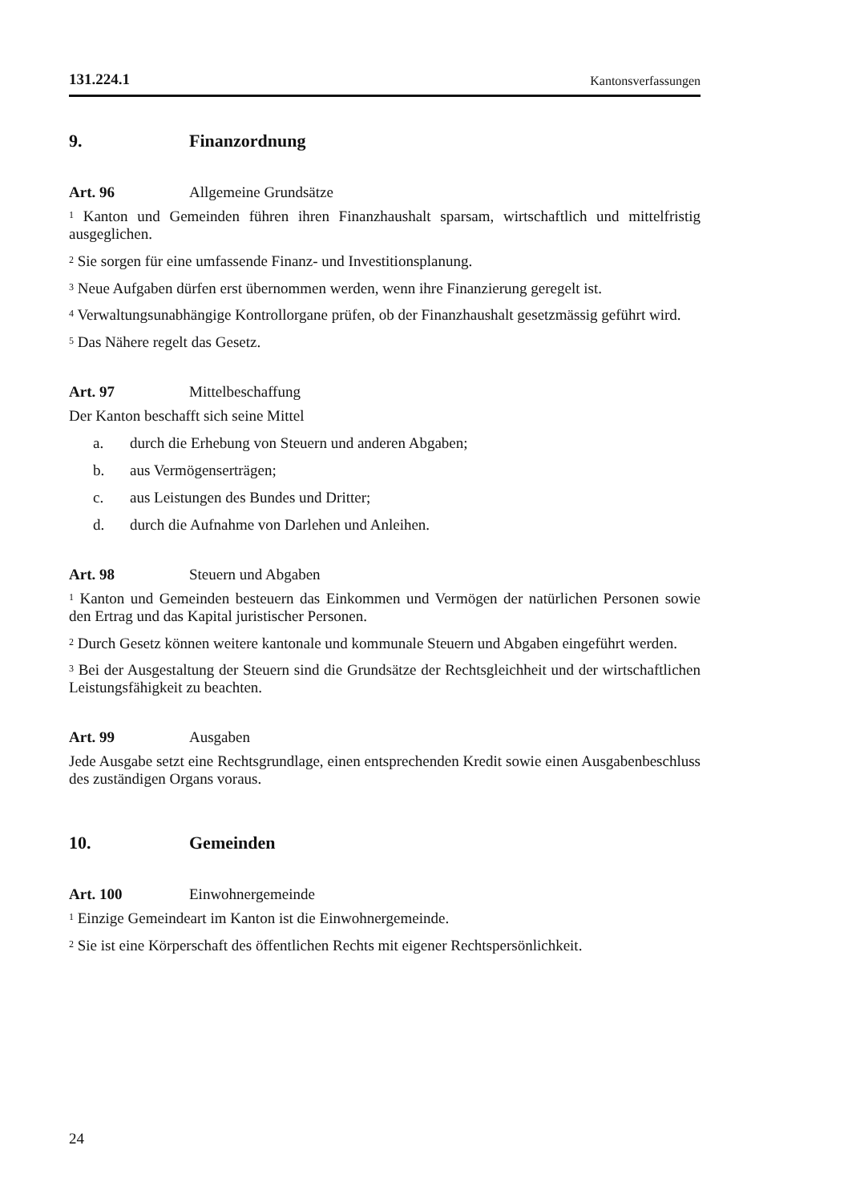131.224.1 Kantonsverfassungen
9. Finanzordnung
Art. 96 Allgemeine Grundsätze
<sup>1</sup> Kanton und Gemeinden führen ihren Finanzhaushalt sparsam, wirtschaftlich und mittelfristig ausgeglichen.
<sup>2</sup> Sie sorgen für eine umfassende Finanz- und Investitionsplanung.
<sup>3</sup> Neue Aufgaben dürfen erst übernommen werden, wenn ihre Finanzierung geregelt ist.
<sup>4</sup> Verwaltungsunabhängige Kontrollorgane prüfen, ob der Finanzhaushalt gesetzmässig geführt wird.
<sup>5</sup> Das Nähere regelt das Gesetz.
Art. 97 Mittelbeschaffung
Der Kanton beschafft sich seine Mittel
a. durch die Erhebung von Steuern und anderen Abgaben;
b. aus Vermögenserträgen;
c. aus Leistungen des Bundes und Dritter;
d. durch die Aufnahme von Darlehen und Anleihen.
Art. 98 Steuern und Abgaben
<sup>1</sup> Kanton und Gemeinden besteuern das Einkommen und Vermögen der natürlichen Personen sowie den Ertrag und das Kapital juristischer Personen.
<sup>2</sup> Durch Gesetz können weitere kantonale und kommunale Steuern und Abgaben eingeführt werden.
<sup>3</sup> Bei der Ausgestaltung der Steuern sind die Grundsätze der Rechtsgleichheit und der wirtschaftlichen Leistungsfähigkeit zu beachten.
Art. 99 Ausgaben
Jede Ausgabe setzt eine Rechtsgrundlage, einen entsprechenden Kredit sowie einen Ausgabenbeschluss des zuständigen Organs voraus.
10. Gemeinden
Art. 100 Einwohnergemeinde
<sup>1</sup> Einzige Gemeindeart im Kanton ist die Einwohnergemeinde.
<sup>2</sup> Sie ist eine Körperschaft des öffentlichen Rechts mit eigener Rechtspersönlichkeit.
24